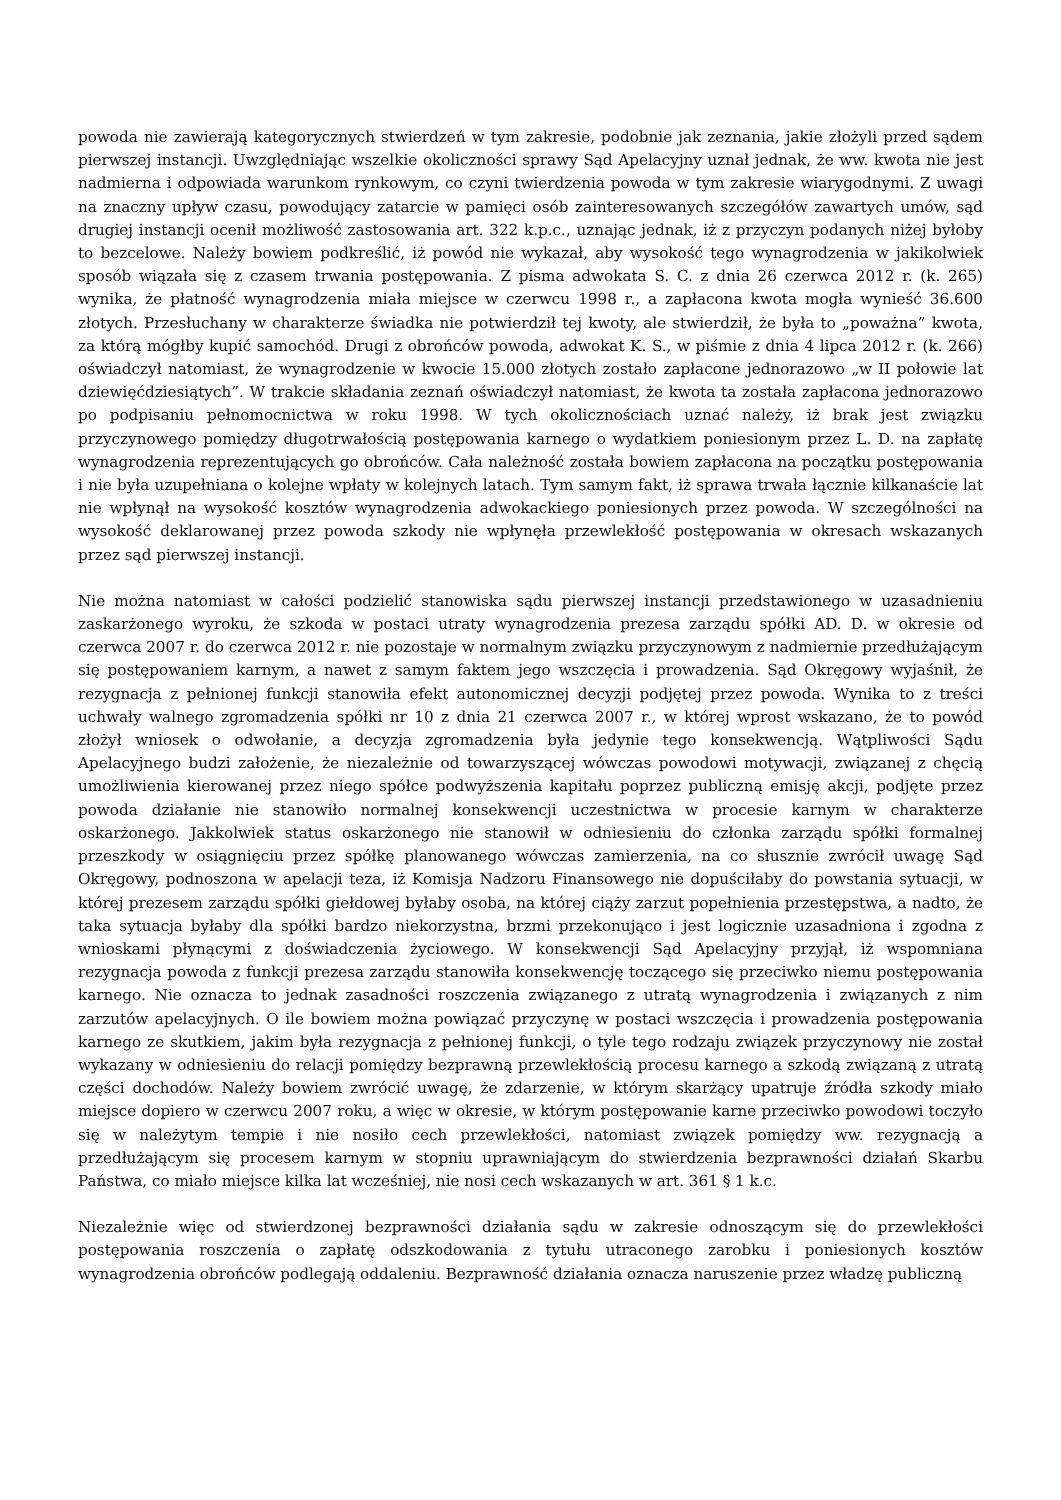powoda nie zawierają kategorycznych stwierdzeń w tym zakresie, podobnie jak zeznania, jakie złożyli przed sądem pierwszej instancji. Uwzględniając wszelkie okoliczności sprawy Sąd Apelacyjny uznał jednak, że ww. kwota nie jest nadmierna i odpowiada warunkom rynkowym, co czyni twierdzenia powoda w tym zakresie wiarygodnymi. Z uwagi na znaczny upływ czasu, powodujący zatarcie w pamięci osób zainteresowanych szczegółów zawartych umów, sąd drugiej instancji ocenił możliwość zastosowania art. 322 k.p.c., uznając jednak, iż z przyczyn podanych niżej byłoby to bezcelowe. Należy bowiem podkreślić, iż powód nie wykazał, aby wysokość tego wynagrodzenia w jakikolwiek sposób wiązała się z czasem trwania postępowania. Z pisma adwokata S. C. z dnia 26 czerwca 2012 r. (k. 265) wynika, że płatność wynagrodzenia miała miejsce w czerwcu 1998 r., a zapłacona kwota mogła wynieść 36.600 złotych. Przesłuchany w charakterze świadka nie potwierdził tej kwoty, ale stwierdził, że była to „poważna” kwota, za którą mógłby kupić samochód. Drugi z obrońców powoda, adwokat K. S., w piśmie z dnia 4 lipca 2012 r. (k. 266) oświadczył natomiast, że wynagrodzenie w kwocie 15.000 złotych zostało zapłacone jednorazowo „w II połowie lat dziewięćdziesiątych”. W trakcie składania zeznań oświadczył natomiast, że kwota ta została zapłacona jednorazowo po podpisaniu pełnomocnictwa w roku 1998. W tych okolicznościach uznać należy, iż brak jest związku przyczynowego pomiędzy długotrwałością postępowania karnego o wydatkiem poniesionym przez L. D. na zapłatę wynagrodzenia reprezentujących go obrońców. Cała należność została bowiem zapłacona na początku postępowania i nie była uzupełniana o kolejne wpłaty w kolejnych latach. Tym samym fakt, iż sprawa trwała łącznie kilkanaście lat nie wpłynął na wysokość kosztów wynagrodzenia adwokackiego poniesionych przez powoda. W szczególności na wysokość deklarowanej przez powoda szkody nie wpłynęła przewlekłość postępowania w okresach wskazanych przez sąd pierwszej instancji.
Nie można natomiast w całości podzielić stanowiska sądu pierwszej instancji przedstawionego w uzasadnieniu zaskarżonego wyroku, że szkoda w postaci utraty wynagrodzenia prezesa zarządu spółki AD. D. w okresie od czerwca 2007 r. do czerwca 2012 r. nie pozostaje w normalnym związku przyczynowym z nadmiernie przedłużającym się postępowaniem karnym, a nawet z samym faktem jego wszczęcia i prowadzenia. Sąd Okręgowy wyjaśnił, że rezygnacja z pełnionej funkcji stanowiła efekt autonomicznej decyzji podjętej przez powoda. Wynika to z treści uchwały walnego zgromadzenia spółki nr 10 z dnia 21 czerwca 2007 r., w której wprost wskazano, że to powód złożył wniosek o odwołanie, a decyzja zgromadzenia była jedynie tego konsekwencją. Wątpliwości Sądu Apelacyjnego budzi założenie, że niezależnie od towarzyszącej wówczas powodowi motywacji, związanej z chęcią umożliwienia kierowanej przez niego spółce podwyższenia kapitału poprzez publiczną emisję akcji, podjęte przez powoda działanie nie stanowiło normalnej konsekwencji uczestnictwa w procesie karnym w charakterze oskarżonego. Jakkolwiek status oskarżonego nie stanowił w odniesieniu do członka zarządu spółki formalnej przeszkody w osiągnięciu przez spółkę planowanego wówczas zamierzenia, na co słusznie zwrócił uwagę Sąd Okręgowy, podnoszona w apelacji teza, iż Komisja Nadzoru Finansowego nie dopuściłaby do powstania sytuacji, w której prezesem zarządu spółki giełdowej byłaby osoba, na której ciąży zarzut popełnienia przestępstwa, a nadto, że taka sytuacja byłaby dla spółki bardzo niekorzystna, brzmi przekonująco i jest logicznie uzasadniona i zgodna z wnioskami płynącymi z doświadczenia życiowego. W konsekwencji Sąd Apelacyjny przyjął, iż wspomniana rezygnacja powoda z funkcji prezesa zarządu stanowiła konsekwencję toczącego się przeciwko niemu postępowania karnego. Nie oznacza to jednak zasadności roszczenia związanego z utratą wynagrodzenia i związanych z nim zarzutów apelacyjnych. O ile bowiem można powiązać przyczynę w postaci wszczęcia i prowadzenia postępowania karnego ze skutkiem, jakim była rezygnacja z pełnionej funkcji, o tyle tego rodzaju związek przyczynowy nie został wykazany w odniesieniu do relacji pomiędzy bezprawną przewlekłością procesu karnego a szkodą związaną z utratą części dochodów. Należy bowiem zwrócić uwagę, że zdarzenie, w którym skarżący upatruje źródła szkody miało miejsce dopiero w czerwcu 2007 roku, a więc w okresie, w którym postępowanie karne przeciwko powodowi toczyło się w należytym tempie i nie nosiło cech przewlekłości, natomiast związek pomiędzy ww. rezygnacją a przedłużającym się procesem karnym w stopniu uprawniającym do stwierdzenia bezprawności działań Skarbu Państwa, co miało miejsce kilka lat wcześniej, nie nosi cech wskazanych w art. 361 § 1 k.c.
Niezależnie więc od stwierdzonej bezprawności działania sądu w zakresie odnoszącym się do przewlekłości postępowania roszczenia o zapłatę odszkodowania z tytułu utraconego zarobku i poniesionych kosztów wynagrodzenia obrońców podlegają oddaleniu. Bezprawność działania oznacza naruszenie przez władzę publiczną